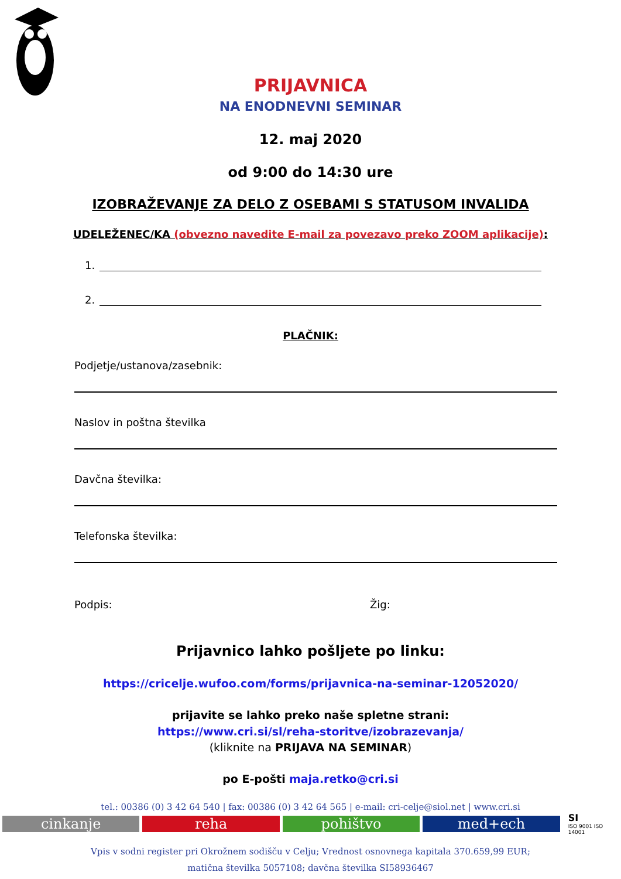PRIJAVNICA
NA ENODNEVNI SEMINAR
12. maj 2020
od 9:00 do 14:30 ure
IZOBRAŽEVANJE ZA DELO Z OSEBAMI S STATUSOM INVALIDA
UDELEŽENEC/KA (obvezno navedite E-mail za povezavo preko ZOOM aplikacije):
1.
2.
PLAČNIK:
Podjetje/ustanova/zasebnik:
Naslov in poštna številka
Davčna številka:
Telefonska številka:
Podpis: Žig:
Prijavnico lahko pošljete po linku:
https://cricelje.wufoo.com/forms/prijavnica-na-seminar-12052020/
prijavite se lahko preko naše spletne strani:
https://www.cri.si/sl/reha-storitve/izobrazevanja/
(kliknite na PRIJAVA NA SEMINAR)
po E-pošti maja.retko@cri.si
tel.: 00386 (0) 3 42 64 540 | fax: 00386 (0) 3 42 64 565 | e-mail: cri-celje@siol.net | www.cri.si
cinkanje reha pohištvo med+ech
SI
ISO 9001 ISO 14001
Vpis v sodni register pri Okrožnem sodišču v Celju; Vrednost osnovnega kapitala 370.659,99 EUR;
matična številka 5057108; davčna številka SI58936467